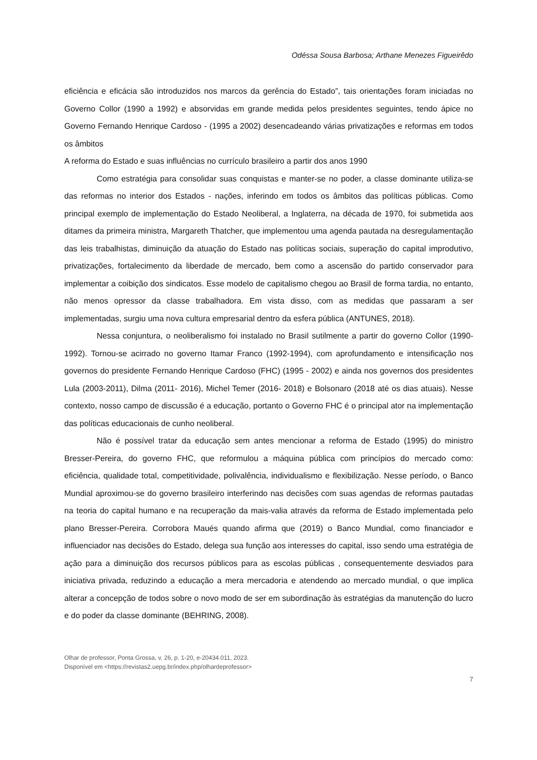Odéssa Sousa Barbosa; Arthane Menezes Figueirêdo
eficiência e eficácia são introduzidos nos marcos da gerência do Estado”, tais orientações foram iniciadas no Governo Collor (1990 a 1992) e absorvidas em grande medida pelos presidentes seguintes, tendo ápice no Governo Fernando Henrique Cardoso - (1995 a 2002) desencadeando várias privatizações e reformas em todos os âmbitos
A reforma do Estado e suas influências no currículo brasileiro a partir dos anos 1990
Como estratégia para consolidar suas conquistas e manter-se no poder, a classe dominante utiliza-se das reformas no interior dos Estados - nações, inferindo em todos os âmbitos das políticas públicas. Como principal exemplo de implementação do Estado Neoliberal, a Inglaterra, na década de 1970, foi submetida aos ditames da primeira ministra, Margareth Thatcher, que implementou uma agenda pautada na desregulamentação das leis trabalhistas, diminuição da atuação do Estado nas políticas sociais, superação do capital improdutivo, privatizações, fortalecimento da liberdade de mercado, bem como a ascensão do partido conservador para implementar a coibição dos sindicatos. Esse modelo de capitalismo chegou ao Brasil de forma tardia, no entanto, não menos opressor da classe trabalhadora. Em vista disso, com as medidas que passaram a ser implementadas, surgiu uma nova cultura empresarial dentro da esfera pública (ANTUNES, 2018).
Nessa conjuntura, o neoliberalismo foi instalado no Brasil sutilmente a partir do governo Collor (1990-1992). Tornou-se acirrado no governo Itamar Franco (1992-1994), com aprofundamento e intensificação nos governos do presidente Fernando Henrique Cardoso (FHC) (1995 - 2002) e ainda nos governos dos presidentes Lula (2003-2011), Dilma (2011- 2016), Michel Temer (2016- 2018) e Bolsonaro (2018 até os dias atuais). Nesse contexto, nosso campo de discussão é a educação, portanto o Governo FHC é o principal ator na implementação das políticas educacionais de cunho neoliberal.
Não é possível tratar da educação sem antes mencionar a reforma de Estado (1995) do ministro Bresser-Pereira, do governo FHC, que reformulou a máquina pública com princípios do mercado como: eficiência, qualidade total, competitividade, polivalência, individualismo e flexibilização. Nesse período, o Banco Mundial aproximou-se do governo brasileiro interferindo nas decisões com suas agendas de reformas pautadas na teoria do capital humano e na recuperação da mais-valia através da reforma de Estado implementada pelo plano Bresser-Pereira. Corrobora Maués quando afirma que (2019) o Banco Mundial, como financiador e influenciador nas decisões do Estado, delega sua função aos interesses do capital, isso sendo uma estratégia de ação para a diminuição dos recursos públicos para as escolas públicas , consequentemente desviados para iniciativa privada, reduzindo a educação a mera mercadoria e atendendo ao mercado mundial, o que implica alterar a concepção de todos sobre o novo modo de ser em subordinação às estratégias da manutenção do lucro e do poder da classe dominante (BEHRING, 2008).
Olhar de professor, Ponta Grossa, v. 26, p. 1-20, e-20434.011, 2023.
Disponível em <https://revistas2.uepg.br/index.php/olhardeprofessor>
7